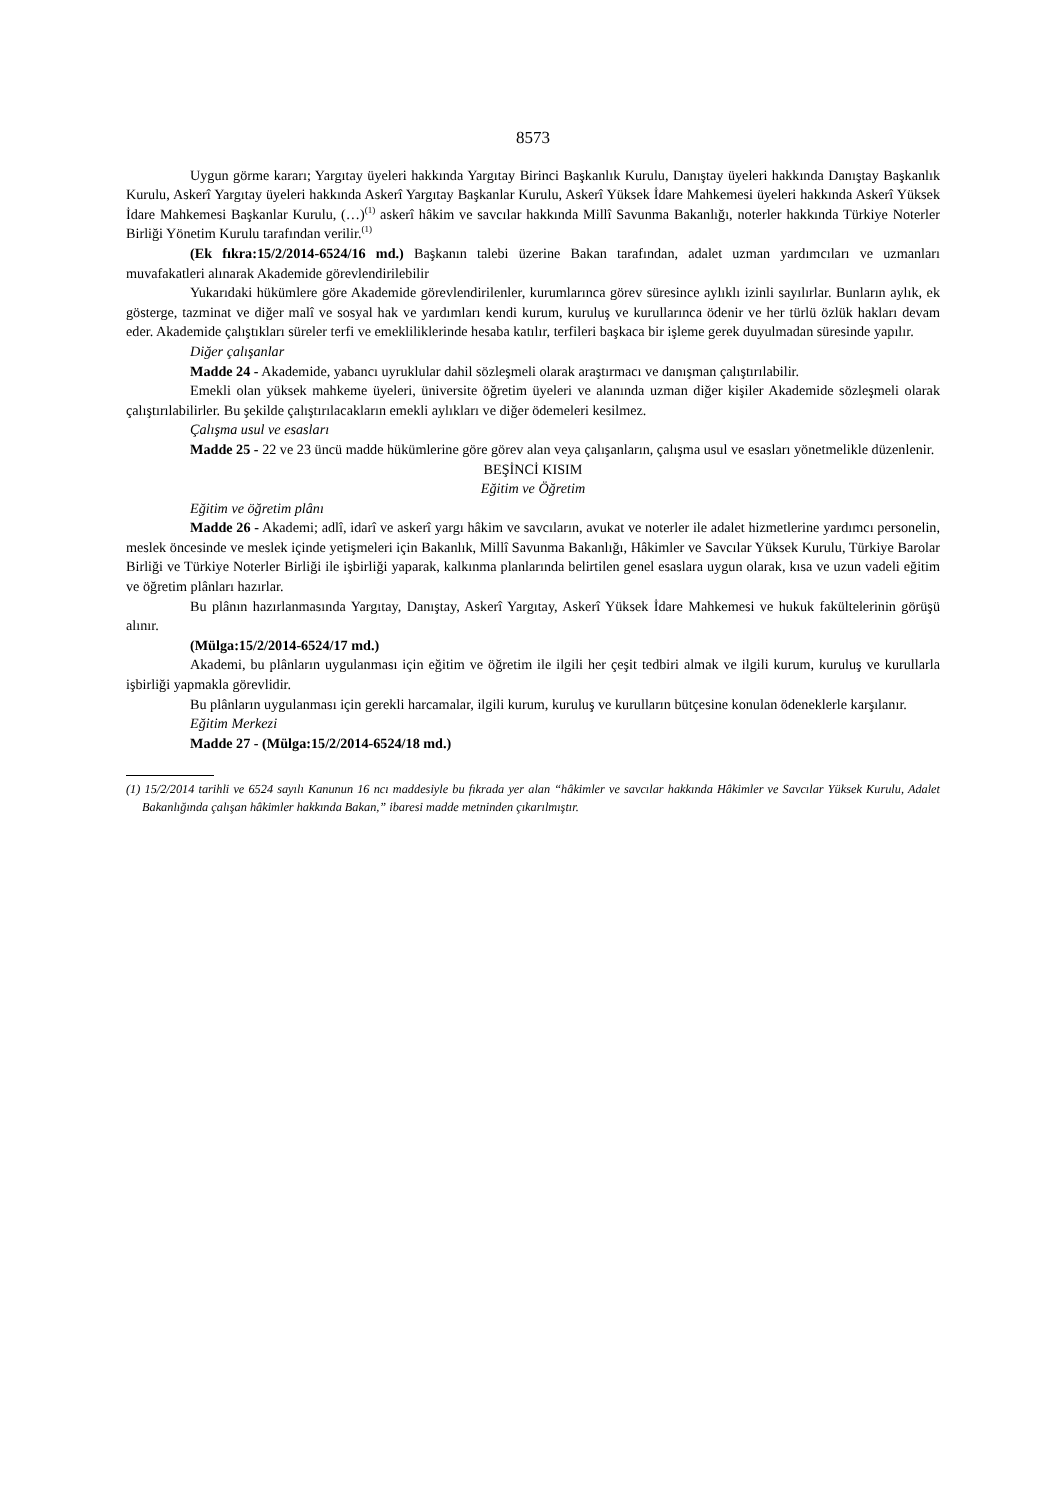8573
Uygun görme kararı; Yargıtay üyeleri hakkında Yargıtay Birinci Başkanlık Kurulu, Danıştay üyeleri hakkında Danıştay Başkanlık Kurulu, Askerî Yargıtay üyeleri hakkında Askerî Yargıtay Başkanlar Kurulu, Askerî Yüksek İdare Mahkemesi üyeleri hakkında Askerî Yüksek İdare Mahkemesi Başkanlar Kurulu, (…)<sup>(1)</sup> askerî hâkim ve savcılar hakkında Millî Savunma Bakanlığı, noterler hakkında Türkiye Noterler Birliği Yönetim Kurulu tarafından verilir.<sup>(1)</sup>
(Ek fıkra:15/2/2014-6524/16 md.) Başkanın talebi üzerine Bakan tarafından, adalet uzman yardımcıları ve uzmanları muvafakatleri alınarak Akademide görevlendirilebilir
Yukarıdaki hükümlere göre Akademide görevlendirilenler, kurumlarınca görev süresince aylıklı izinli sayılırlar. Bunların aylık, ek gösterge, tazminat ve diğer malî ve sosyal hak ve yardımları kendi kurum, kuruluş ve kurullarınca ödenir ve her türlü özlük hakları devam eder. Akademide çalıştıkları süreler terfi ve emekliliklerinde hesaba katılır, terfileri başkaca bir işleme gerek duyulmadan süresinde yapılır.
Diğer çalışanlar
Madde 24 - Akademide, yabancı uyruklular dahil sözleşmeli olarak araştırmacı ve danışman çalıştırılabilir.
Emekli olan yüksek mahkeme üyeleri, üniversite öğretim üyeleri ve alanında uzman diğer kişiler Akademide sözleşmeli olarak çalıştırılabilirler. Bu şekilde çalıştırılacakların emekli aylıkları ve diğer ödemeleri kesilmez.
Çalışma usul ve esasları
Madde 25 - 22 ve 23 üncü madde hükümlerine göre görev alan veya çalışanların, çalışma usul ve esasları yönetmelikle düzenlenir.
BEŞİNCİ KISIM
Eğitim ve Öğretim
Eğitim ve öğretim plânı
Madde 26 - Akademi; adlî, idarî ve askerî yargı hâkim ve savcıların, avukat ve noterler ile adalet hizmetlerine yardımcı personelin, meslek öncesinde ve meslek içinde yetişmeleri için Bakanlık, Millî Savunma Bakanlığı, Hâkimler ve Savcılar Yüksek Kurulu, Türkiye Barolar Birliği ve Türkiye Noterler Birliği ile işbirliği yaparak, kalkınma planlarında belirtilen genel esaslara uygun olarak, kısa ve uzun vadeli eğitim ve öğretim plânları hazırlar.
Bu plânın hazırlanmasında Yargıtay, Danıştay, Askerî Yargıtay, Askerî Yüksek İdare Mahkemesi ve hukuk fakültelerinin görüşü alınır.
(Mülga:15/2/2014-6524/17 md.)
Akademi, bu plânların uygulanması için eğitim ve öğretim ile ilgili her çeşit tedbiri almak ve ilgili kurum, kuruluş ve kurullarla işbirliği yapmakla görevlidir.
Bu plânların uygulanması için gerekli harcamalar, ilgili kurum, kuruluş ve kurulların bütçesine konulan ödeneklerle karşılanır.
Eğitim Merkezi
Madde 27 - (Mülga:15/2/2014-6524/18 md.)
(1) 15/2/2014 tarihli ve 6524 sayılı Kanunun 16 ncı maddesiyle bu fıkrada yer alan “hâkimler ve savcılar hakkında Hâkimler ve Savcılar Yüksek Kurulu, Adalet Bakanlığında çalışan hâkimler hakkında Bakan,” ibaresi madde metninden çıkarılmıştır.